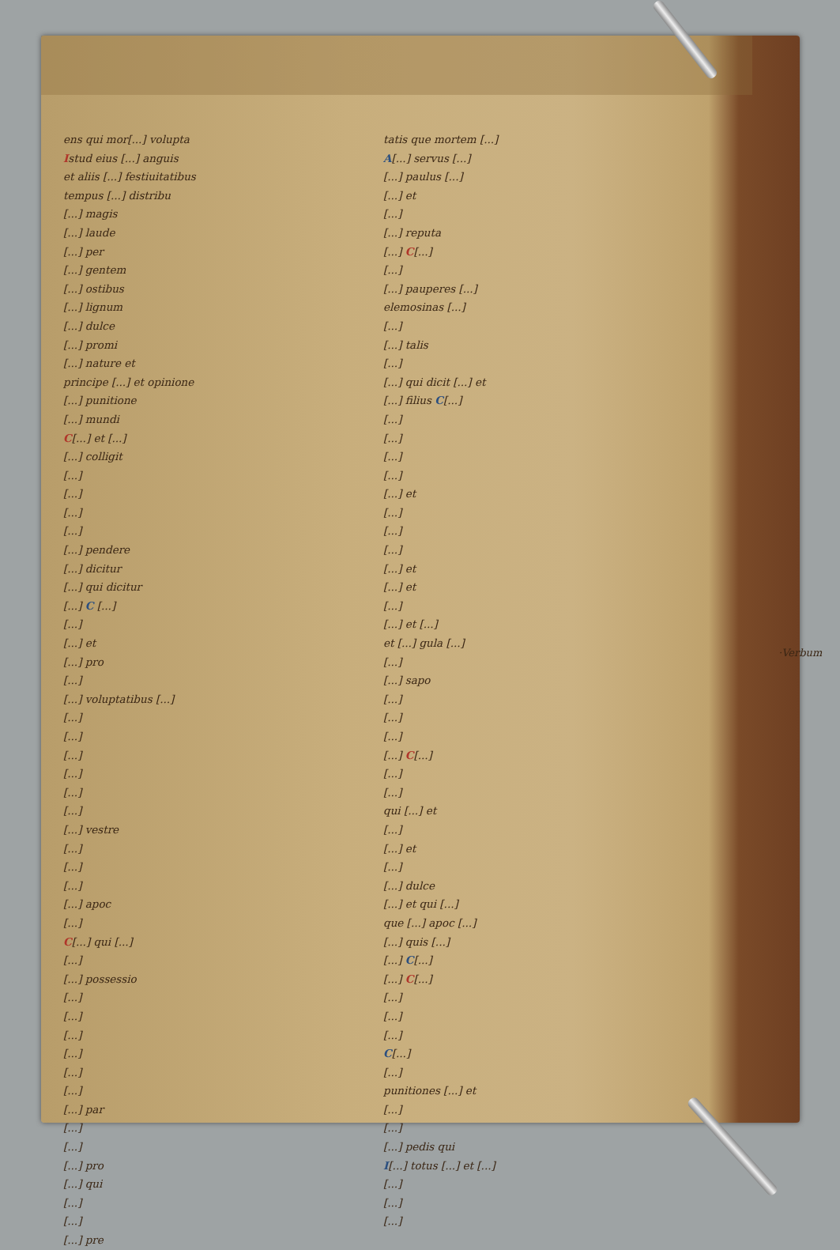ens qui mor[...] volupta
Istud eius [...] anguis
et aliis [...] festiuitatibus
tempus [...] distribu
[...] magis
[...] laude
[...] per
[...] gentem
[...] ostibus
[...] lignum
[...] dulce
[...] promi
[...] nature et
principe [...] et opinione
[...] punitione
[...] mundi
C[...] et [...]
[...] colligit
[...]
[...]
[...]
[...]
[...] pendere
[...] dicitur
[...] qui dicitur
[...] C [...]
[...]
[...] et
[...] pro
[...]
[...] voluptatibus [...]
[...]
[...]
[...]
[...]
[...]
[...]
[...] vestre
[...]
[...]
[...]
[...] apoc
[...]
C[...] qui [...]
[...]
[...] possessio
[...]
[...]
[...]
[...]
[...]
[...]
[...] par
[...]
[...]
[...] pro
[...] qui
[...]
[...]
[...] pre
tatis que mortem [...]
A[...] servus [...]
[...] paulus [...]
[...] et
[...]
[...] reputa
[...] C[...]
[...]
[...] pauperes [...]
elemosinas [...]
[...]
[...] talis
[...]
[...] qui dicit [...] et
[...] filius C[...]
[...]
[...]
[...]
[...]
[...] et
[...]
[...]
[...]
[...] et
[...] et
[...]
[...] et [...]
et [...] gula [...]
[...]
[...] sapo
[...]
[...]
[...]
[...] C[...]
[...]
[...]
qui [...] et
[...]
[...] et
[...]
[...] dulce
[...] et qui [...]
que [...] apoc [...]
[...] quis [...]
[...] C[...]
[...] C[...]
[...]
[...]
[...]
C[...]
[...]
punitiones [...] et
[...]
[...]
[...] pedis qui
I[...] totus [...] et [...]
[...]
[...]
[...]
·Verbum